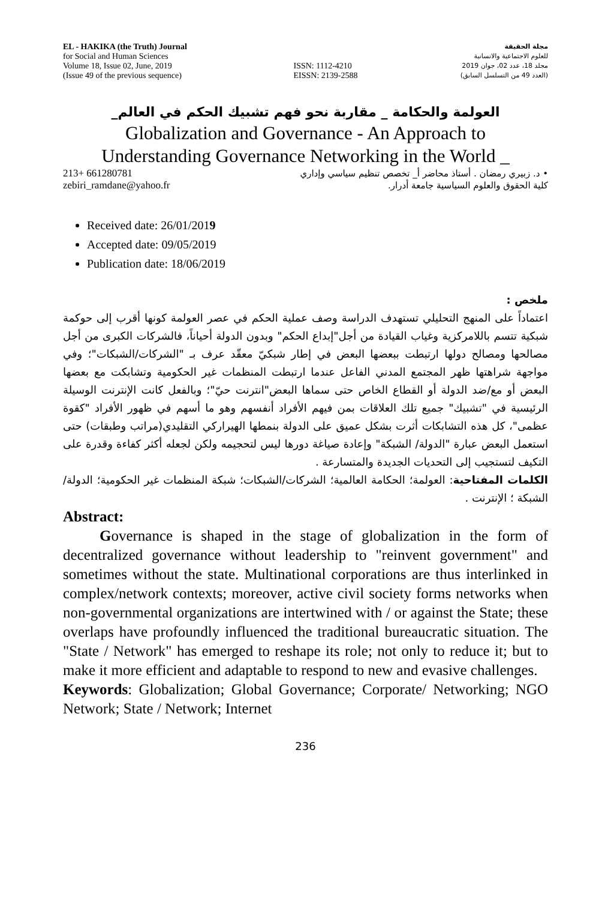EL - HAKIKA (the Truth) Journal
for Social and Human Sciences
Volume 18, Issue 02, June, 2019
(Issue 49 of the previous sequence)
ISSN: 1112-4210
EISSN: 2139-2588
مجلة الحقيقة
للعلوم الاجتماعية والانسانية
مجلد 18، عدد 02، جوان 2019
(العدد 49 من التسلسل السابق)
العولمة والحكامة _ مقاربة نحو فهم تشبيك الحكم في العالم_
Globalization and Governance - An Approach to
Understanding Governance Networking in the World _
213+ 661280781
zebiri_ramdane@yahoo.fr
• د. زبيري رمضان . أستاذ محاضر أ_ تخصص تنظيم سياسي وإداري
كلية الحقوق والعلوم السياسية جامعة أدرار.
Received date: 26/01/2019
Accepted date: 09/05/2019
Publication date: 18/06/2019
ملخص :
اعتماداً على المنهج التحليلي تستهدف الدراسة وصف عملية الحكم في عصر العولمة كونها أقرب إلى حوكمة شبكية تتسم باللامركزية وغياب القيادة من أجل"إبداع الحكم" وبدون الدولة أحياناً، فالشركات الكبرى من أجل مصالحها ومصالح دولها ارتبطت ببعضها البعض في إطار شبكيّ معقّد عرف بـ "الشركات/الشبكات"؛ وفي مواجهة شراهتها ظهر المجتمع المدني الفاعل عندما ارتبطت المنظمات غير الحكومية وتشابكت مع بعضها البعض أو مع/ضد الدولة أو القطاع الخاص حتى سماها البعض"انترنت حيّ"؛ وبالفعل كانت الإنترنت الوسيلة الرئيسية في "تشبيك" جميع تلك العلاقات بمن فيهم الأفراد أنفسهم وهو ما أسهم في ظهور الأفراد "كقوة عظمى"، كل هذه التشابكات أثرت بشكل عميق على الدولة بنمطها الهيراركي التقليدي(مراتب وطبقات) حتى استعمل البعض عبارة "الدولة/ الشبكة" وإعادة صياغة دورها ليس لتحجيمه ولكن لجعله أكثر كفاءة وقدرة على التكيف لتستجيب إلى التحديات الجديدة والمتسارعة .
الكلمات المفتاحية: العولمة؛ الحكامة العالمية؛ الشركات/الشبكات؛ شبكة المنظمات غير الحكومية؛ الدولة/الشبكة ؛ الإنترنت .
Abstract:
Governance is shaped in the stage of globalization in the form of decentralized governance without leadership to "reinvent government" and sometimes without the state. Multinational corporations are thus interlinked in complex/network contexts; moreover, active civil society forms networks when non-governmental organizations are intertwined with / or against the State; these overlaps have profoundly influenced the traditional bureaucratic situation. The "State / Network" has emerged to reshape its role; not only to reduce it; but to make it more efficient and adaptable to respond to new and evasive challenges.
Keywords: Globalization; Global Governance; Corporate/ Networking; NGO Network; State / Network; Internet
236